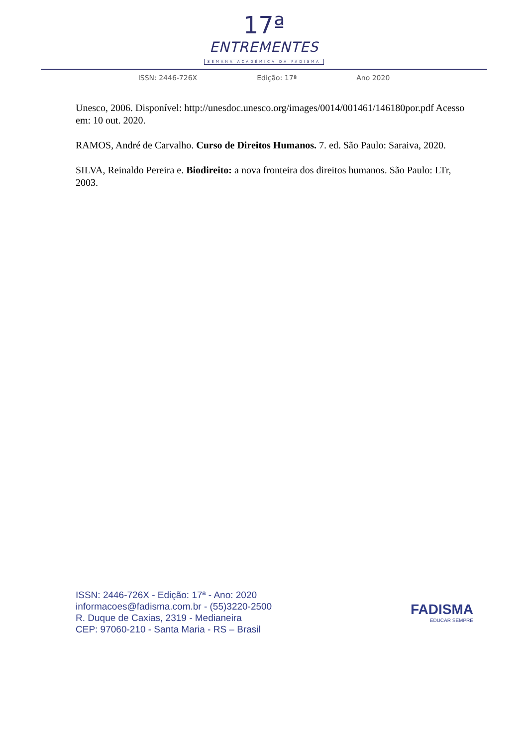17ª
ENTREMENTES
SEMANA ACADÊMICA DA FADISMA
ISSN: 2446-726X Edição: 17ª Ano 2020
Unesco, 2006. Disponível: http://unesdoc.unesco.org/images/0014/001461/146180por.pdf Acesso em: 10 out. 2020.
RAMOS, André de Carvalho. Curso de Direitos Humanos. 7. ed. São Paulo: Saraiva, 2020.
SILVA, Reinaldo Pereira e. Biodireito: a nova fronteira dos direitos humanos. São Paulo: LTr, 2003.
ISSN: 2446-726X - Edição: 17ª - Ano: 2020
informacoes@fadisma.com.br - (55)3220-2500
R. Duque de Caxias, 2319 - Medianeira
CEP: 97060-210 - Santa Maria - RS – Brasil
FADISMA
EDUCAR SEMPRE